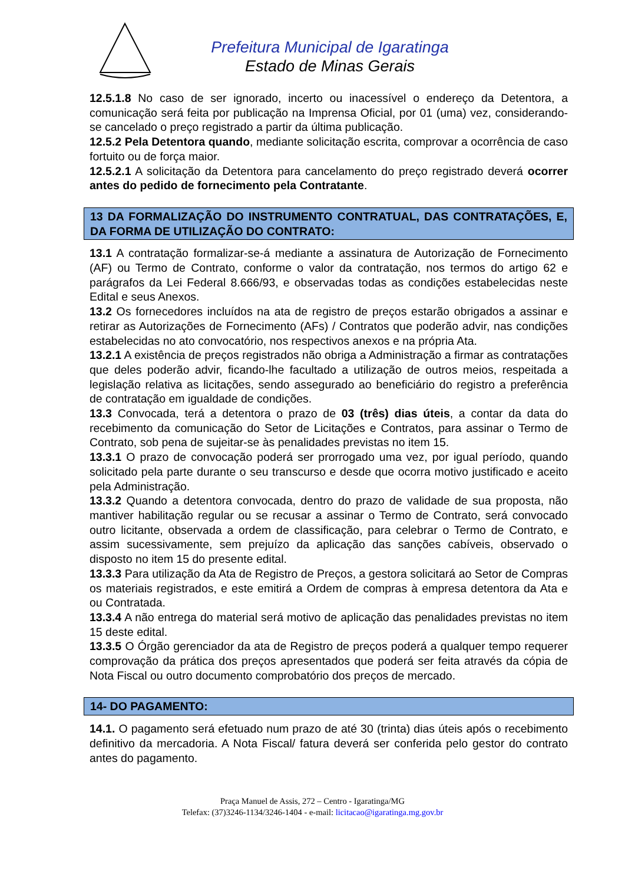Prefeitura Municipal de Igaratinga
Estado de Minas Gerais
12.5.1.8 No caso de ser ignorado, incerto ou inacessível o endereço da Detentora, a comunicação será feita por publicação na Imprensa Oficial, por 01 (uma) vez, considerando-se cancelado o preço registrado a partir da última publicação.
12.5.2 Pela Detentora quando, mediante solicitação escrita, comprovar a ocorrência de caso fortuito ou de força maior.
12.5.2.1 A solicitação da Detentora para cancelamento do preço registrado deverá ocorrer antes do pedido de fornecimento pela Contratante.
13 DA FORMALIZAÇÃO DO INSTRUMENTO CONTRATUAL, DAS CONTRATAÇÕES, E, DA FORMA DE UTILIZAÇÃO DO CONTRATO:
13.1 A contratação formalizar-se-á mediante a assinatura de Autorização de Fornecimento (AF) ou Termo de Contrato, conforme o valor da contratação, nos termos do artigo 62 e parágrafos da Lei Federal 8.666/93, e observadas todas as condições estabelecidas neste Edital e seus Anexos.
13.2 Os fornecedores incluídos na ata de registro de preços estarão obrigados a assinar e retirar as Autorizações de Fornecimento (AFs) / Contratos que poderão advir, nas condições estabelecidas no ato convocatório, nos respectivos anexos e na própria Ata.
13.2.1 A existência de preços registrados não obriga a Administração a firmar as contratações que deles poderão advir, ficando-lhe facultado a utilização de outros meios, respeitada a legislação relativa as licitações, sendo assegurado ao beneficiário do registro a preferência de contratação em igualdade de condições.
13.3 Convocada, terá a detentora o prazo de 03 (três) dias úteis, a contar da data do recebimento da comunicação do Setor de Licitações e Contratos, para assinar o Termo de Contrato, sob pena de sujeitar-se às penalidades previstas no item 15.
13.3.1 O prazo de convocação poderá ser prorrogado uma vez, por igual período, quando solicitado pela parte durante o seu transcurso e desde que ocorra motivo justificado e aceito pela Administração.
13.3.2 Quando a detentora convocada, dentro do prazo de validade de sua proposta, não mantiver habilitação regular ou se recusar a assinar o Termo de Contrato, será convocado outro licitante, observada a ordem de classificação, para celebrar o Termo de Contrato, e assim sucessivamente, sem prejuízo da aplicação das sanções cabíveis, observado o disposto no item 15 do presente edital.
13.3.3 Para utilização da Ata de Registro de Preços, a gestora solicitará ao Setor de Compras os materiais registrados, e este emitirá a Ordem de compras à empresa detentora da Ata e ou Contratada.
13.3.4 A não entrega do material será motivo de aplicação das penalidades previstas no item 15 deste edital.
13.3.5 O Órgão gerenciador da ata de Registro de preços poderá a qualquer tempo requerer comprovação da prática dos preços apresentados que poderá ser feita através da cópia de Nota Fiscal ou outro documento comprobatório dos preços de mercado.
14- DO PAGAMENTO:
14.1. O pagamento será efetuado num prazo de até 30 (trinta) dias úteis após o recebimento definitivo da mercadoria. A Nota Fiscal/ fatura deverá ser conferida pelo gestor do contrato antes do pagamento.
Praça Manuel de Assis, 272 – Centro - Igaratinga/MG
Telefax: (37)3246-1134/3246-1404 - e-mail: licitacao@igaratinga.mg.gov.br